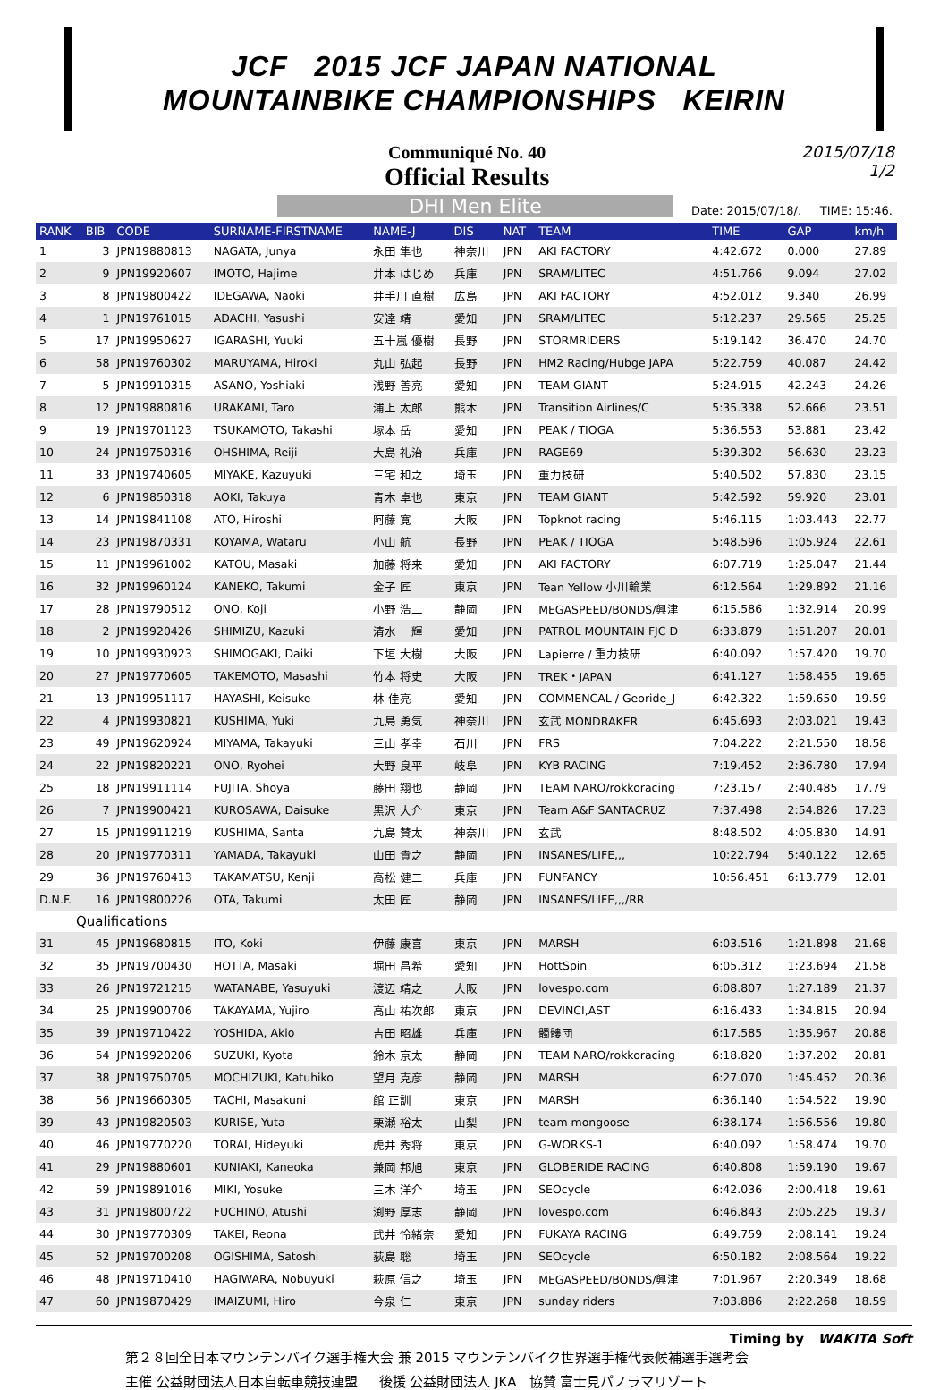JCF 2015 JCF JAPAN NATIONAL
MOUNTAINBIKE CHAMPIONSHIPS KEIRIN
Communiqué No. 40
Official Results
2015/07/18
1/2
DHI Men Elite
Date: 2015/07/18/. TIME: 15:46.
| RANK | BIB | CODE | SURNAME-FIRSTNAME | NAME-J | DIS | NAT | TEAM | TIME | GAP | km/h |
| --- | --- | --- | --- | --- | --- | --- | --- | --- | --- | --- |
| 1 | 3 | JPN19880813 | NAGATA, Junya | 永田 隼也 | 神奈川 | JPN | AKI FACTORY | 4:42.672 | 0.000 | 27.89 |
| 2 | 9 | JPN19920607 | IMOTO, Hajime | 井本 はじめ | 兵庫 | JPN | SRAM/LITEC | 4:51.766 | 9.094 | 27.02 |
| 3 | 8 | JPN19800422 | IDEGAWA, Naoki | 井手川 直樹 | 広島 | JPN | AKI FACTORY | 4:52.012 | 9.340 | 26.99 |
| 4 | 1 | JPN19761015 | ADACHI, Yasushi | 安達 靖 | 愛知 | JPN | SRAM/LITEC | 5:12.237 | 29.565 | 25.25 |
| 5 | 17 | JPN19950627 | IGARASHI, Yuuki | 五十嵐 優樹 | 長野 | JPN | STORMRIDERS | 5:19.142 | 36.470 | 24.70 |
| 6 | 58 | JPN19760302 | MARUYAMA, Hiroki | 丸山 弘起 | 長野 | JPN | HM2 Racing/Hubge JAPA | 5:22.759 | 40.087 | 24.42 |
| 7 | 5 | JPN19910315 | ASANO, Yoshiaki | 浅野 善亮 | 愛知 | JPN | TEAM GIANT | 5:24.915 | 42.243 | 24.26 |
| 8 | 12 | JPN19880816 | URAKAMI, Taro | 浦上 太郎 | 熊本 | JPN | Transition Airlines/C | 5:35.338 | 52.666 | 23.51 |
| 9 | 19 | JPN19701123 | TSUKAMOTO, Takashi | 塚本 岳 | 愛知 | JPN | PEAK / TIOGA | 5:36.553 | 53.881 | 23.42 |
| 10 | 24 | JPN19750316 | OHSHIMA, Reiji | 大島 礼治 | 兵庫 | JPN | RAGE69 | 5:39.302 | 56.630 | 23.23 |
| 11 | 33 | JPN19740605 | MIYAKE, Kazuyuki | 三宅 和之 | 埼玉 | JPN | 重力技研 | 5:40.502 | 57.830 | 23.15 |
| 12 | 6 | JPN19850318 | AOKI, Takuya | 青木 卓也 | 東京 | JPN | TEAM GIANT | 5:42.592 | 59.920 | 23.01 |
| 13 | 14 | JPN19841108 | ATO, Hiroshi | 阿藤 寛 | 大阪 | JPN | Topknot racing | 5:46.115 | 1:03.443 | 22.77 |
| 14 | 23 | JPN19870331 | KOYAMA, Wataru | 小山 航 | 長野 | JPN | PEAK / TIOGA | 5:48.596 | 1:05.924 | 22.61 |
| 15 | 11 | JPN19961002 | KATOU, Masaki | 加藤 将来 | 愛知 | JPN | AKI FACTORY | 6:07.719 | 1:25.047 | 21.44 |
| 16 | 32 | JPN19960124 | KANEKO, Takumi | 金子 匠 | 東京 | JPN | Tean Yellow 小川輪業 | 6:12.564 | 1:29.892 | 21.16 |
| 17 | 28 | JPN19790512 | ONO, Koji | 小野 浩二 | 静岡 | JPN | MEGASPEED/BONDS/興津 | 6:15.586 | 1:32.914 | 20.99 |
| 18 | 2 | JPN19920426 | SHIMIZU, Kazuki | 清水 一輝 | 愛知 | JPN | PATROL MOUNTAIN FJC D | 6:33.879 | 1:51.207 | 20.01 |
| 19 | 10 | JPN19930923 | SHIMOGAKI, Daiki | 下垣 大樹 | 大阪 | JPN | Lapierre / 重力技研 | 6:40.092 | 1:57.420 | 19.70 |
| 20 | 27 | JPN19770605 | TAKEMOTO, Masashi | 竹本 将史 | 大阪 | JPN | TREK・JAPAN | 6:41.127 | 1:58.455 | 19.65 |
| 21 | 13 | JPN19951117 | HAYASHI, Keisuke | 林 佳亮 | 愛知 | JPN | COMMENCAL / Georide_J | 6:42.322 | 1:59.650 | 19.59 |
| 22 | 4 | JPN19930821 | KUSHIMA, Yuki | 九島 勇気 | 神奈川 | JPN | 玄武 MONDRAKER | 6:45.693 | 2:03.021 | 19.43 |
| 23 | 49 | JPN19620924 | MIYAMA, Takayuki | 三山 孝幸 | 石川 | JPN | FRS | 7:04.222 | 2:21.550 | 18.58 |
| 24 | 22 | JPN19820221 | ONO, Ryohei | 大野 良平 | 岐阜 | JPN | KYB RACING | 7:19.452 | 2:36.780 | 17.94 |
| 25 | 18 | JPN19911114 | FUJITA, Shoya | 藤田 翔也 | 静岡 | JPN | TEAM NARO/rokkoracing | 7:23.157 | 2:40.485 | 17.79 |
| 26 | 7 | JPN19900421 | KUROSAWA, Daisuke | 黒沢 大介 | 東京 | JPN | Team A&F SANTACRUZ | 7:37.498 | 2:54.826 | 17.23 |
| 27 | 15 | JPN19911219 | KUSHIMA, Santa | 九島 賛太 | 神奈川 | JPN | 玄武 | 8:48.502 | 4:05.830 | 14.91 |
| 28 | 20 | JPN19770311 | YAMADA, Takayuki | 山田 貴之 | 静岡 | JPN | INSANES/LIFE,,, | 10:22.794 | 5:40.122 | 12.65 |
| 29 | 36 | JPN19760413 | TAKAMATSU, Kenji | 高松 健二 | 兵庫 | JPN | FUNFANCY | 10:56.451 | 6:13.779 | 12.01 |
| D.N.F. | 16 | JPN19800226 | OTA, Takumi | 太田 匠 | 静岡 | JPN | INSANES/LIFE,,,/RR | | | |
| Qualifications | | | | | | | | | | |
| 31 | 45 | JPN19680815 | ITO, Koki | 伊藤 康喜 | 東京 | JPN | MARSH | 6:03.516 | 1:21.898 | 21.68 |
| 32 | 35 | JPN19700430 | HOTTA, Masaki | 堀田 昌希 | 愛知 | JPN | HottSpin | 6:05.312 | 1:23.694 | 21.58 |
| 33 | 26 | JPN19721215 | WATANABE, Yasuyuki | 渡辺 靖之 | 大阪 | JPN | lovespo.com | 6:08.807 | 1:27.189 | 21.37 |
| 34 | 25 | JPN19900706 | TAKAYAMA, Yujiro | 高山 祐次郎 | 東京 | JPN | DEVINCI,AST | 6:16.433 | 1:34.815 | 20.94 |
| 35 | 39 | JPN19710422 | YOSHIDA, Akio | 吉田 昭雄 | 兵庫 | JPN | 髑髏団 | 6:17.585 | 1:35.967 | 20.88 |
| 36 | 54 | JPN19920206 | SUZUKI, Kyota | 鈴木 京太 | 静岡 | JPN | TEAM NARO/rokkoracing | 6:18.820 | 1:37.202 | 20.81 |
| 37 | 38 | JPN19750705 | MOCHIZUKI, Katuhiko | 望月 克彦 | 静岡 | JPN | MARSH | 6:27.070 | 1:45.452 | 20.36 |
| 38 | 56 | JPN19660305 | TACHI, Masakuni | 館 正訓 | 東京 | JPN | MARSH | 6:36.140 | 1:54.522 | 19.90 |
| 39 | 43 | JPN19820503 | KURISE, Yuta | 栗瀬 裕太 | 山梨 | JPN | team mongoose | 6:38.174 | 1:56.556 | 19.80 |
| 40 | 46 | JPN19770220 | TORAI, Hideyuki | 虎井 秀将 | 東京 | JPN | G-WORKS-1 | 6:40.092 | 1:58.474 | 19.70 |
| 41 | 29 | JPN19880601 | KUNIAKI, Kaneoka | 兼岡 邦旭 | 東京 | JPN | GLOBERIDE RACING | 6:40.808 | 1:59.190 | 19.67 |
| 42 | 59 | JPN19891016 | MIKI, Yosuke | 三木 洋介 | 埼玉 | JPN | SEOcycle | 6:42.036 | 2:00.418 | 19.61 |
| 43 | 31 | JPN19800722 | FUCHINO, Atushi | 渕野 厚志 | 静岡 | JPN | lovespo.com | 6:46.843 | 2:05.225 | 19.37 |
| 44 | 30 | JPN19770309 | TAKEI, Reona | 武井 怜緒奈 | 愛知 | JPN | FUKAYA RACING | 6:49.759 | 2:08.141 | 19.24 |
| 45 | 52 | JPN19700208 | OGISHIMA, Satoshi | 荻島 聡 | 埼玉 | JPN | SEOcycle | 6:50.182 | 2:08.564 | 19.22 |
| 46 | 48 | JPN19710410 | HAGIWARA, Nobuyuki | 萩原 信之 | 埼玉 | JPN | MEGASPEED/BONDS/興津 | 7:01.967 | 2:20.349 | 18.68 |
| 47 | 60 | JPN19870429 | IMAIZUMI, Hiro | 今泉 仁 | 東京 | JPN | sunday riders | 7:03.886 | 2:22.268 | 18.59 |
Timing by WAKITA Soft
第２８回全日本マウンテンバイク選手権大会 兼 2015 マウンテンバイク世界選手権代表候補選手選考会
主催 公益財団法人日本自転車競技連盟 後援 公益財団法人 JKA 協賛 富士見パノラマリゾート